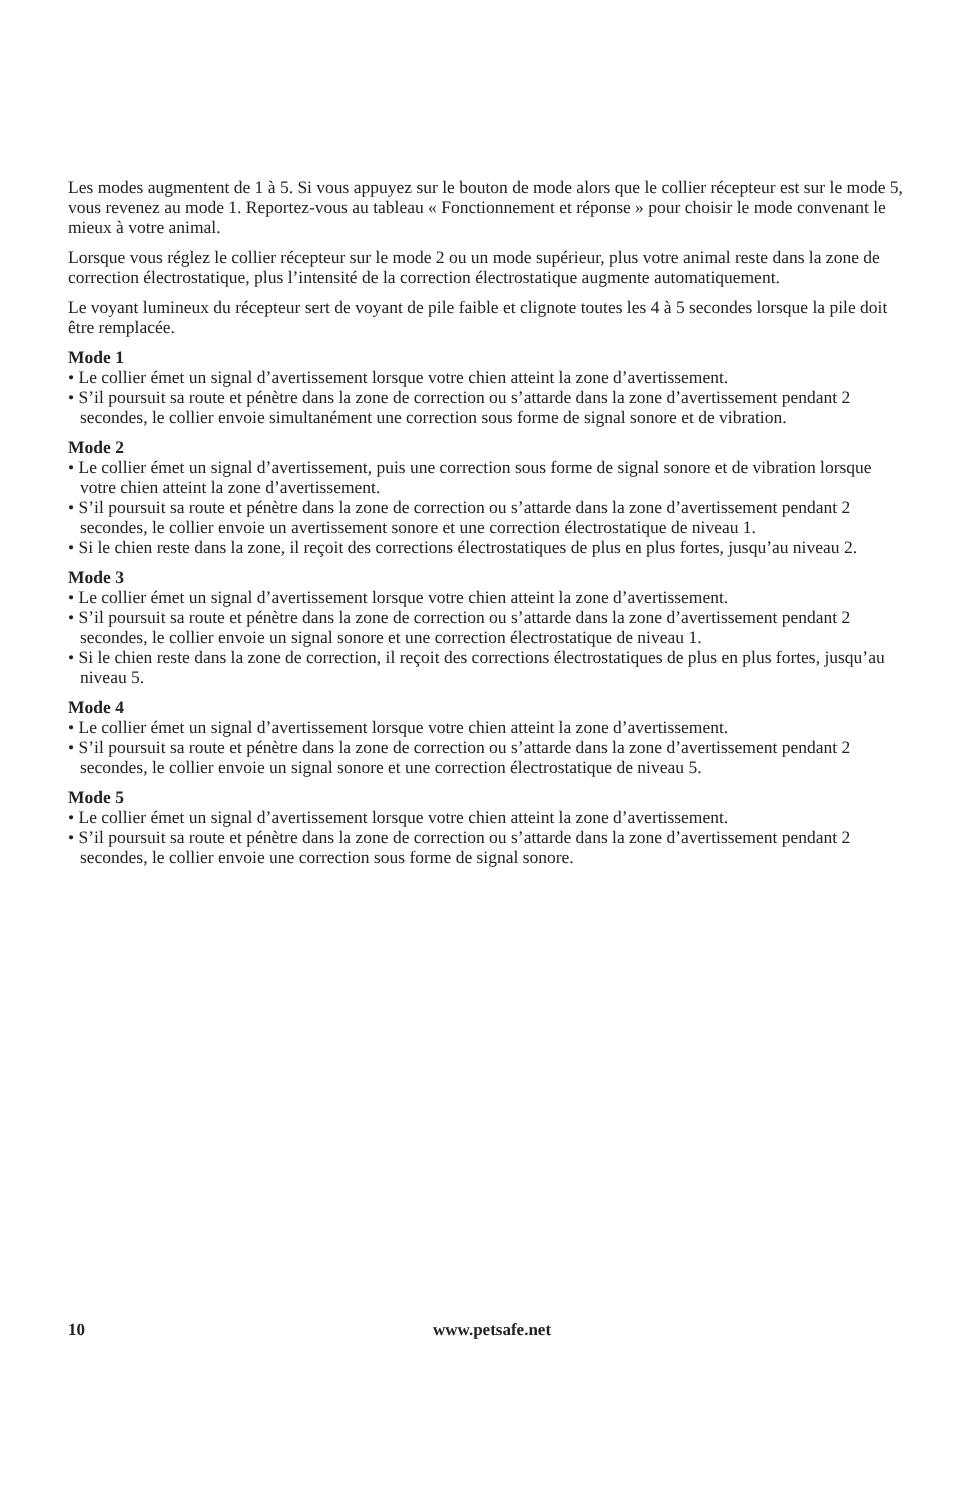Les modes augmentent de 1 à 5. Si vous appuyez sur le bouton de mode alors que le collier récepteur est sur le mode 5, vous revenez au mode 1. Reportez-vous au tableau « Fonctionnement et réponse » pour choisir le mode convenant le mieux à votre animal.
Lorsque vous réglez le collier récepteur sur le mode 2 ou un mode supérieur, plus votre animal reste dans la zone de correction électrostatique, plus l’intensité de la correction électrostatique augmente automatiquement.
Le voyant lumineux du récepteur sert de voyant de pile faible et clignote toutes les 4 à 5 secondes lorsque la pile doit être remplacée.
Mode 1
• Le collier émet un signal d’avertissement lorsque votre chien atteint la zone d’avertissement.
• S’il poursuit sa route et pénètre dans la zone de correction ou s’attarde dans la zone d’avertissement pendant 2 secondes, le collier envoie simultanément une correction sous forme de signal sonore et de vibration.
Mode 2
• Le collier émet un signal d’avertissement, puis une correction sous forme de signal sonore et de vibration lorsque votre chien atteint la zone d’avertissement.
• S’il poursuit sa route et pénètre dans la zone de correction ou s’attarde dans la zone d’avertissement pendant 2 secondes, le collier envoie un avertissement sonore et une correction électrostatique de niveau 1.
• Si le chien reste dans la zone, il reçoit des corrections électrostatiques de plus en plus fortes, jusqu’au niveau 2.
Mode 3
• Le collier émet un signal d’avertissement lorsque votre chien atteint la zone d’avertissement.
• S’il poursuit sa route et pénètre dans la zone de correction ou s’attarde dans la zone d’avertissement pendant 2 secondes, le collier envoie un signal sonore et une correction électrostatique de niveau 1.
• Si le chien reste dans la zone de correction, il reçoit des corrections électrostatiques de plus en plus fortes, jusqu’au niveau 5.
Mode 4
• Le collier émet un signal d’avertissement lorsque votre chien atteint la zone d’avertissement.
• S’il poursuit sa route et pénètre dans la zone de correction ou s’attarde dans la zone d’avertissement pendant 2 secondes, le collier envoie un signal sonore et une correction électrostatique de niveau 5.
Mode 5
• Le collier émet un signal d’avertissement lorsque votre chien atteint la zone d’avertissement.
• S’il poursuit sa route et pénètre dans la zone de correction ou s’attarde dans la zone d’avertissement pendant 2 secondes, le collier envoie une correction sous forme de signal sonore.
10 www.petsafe.net